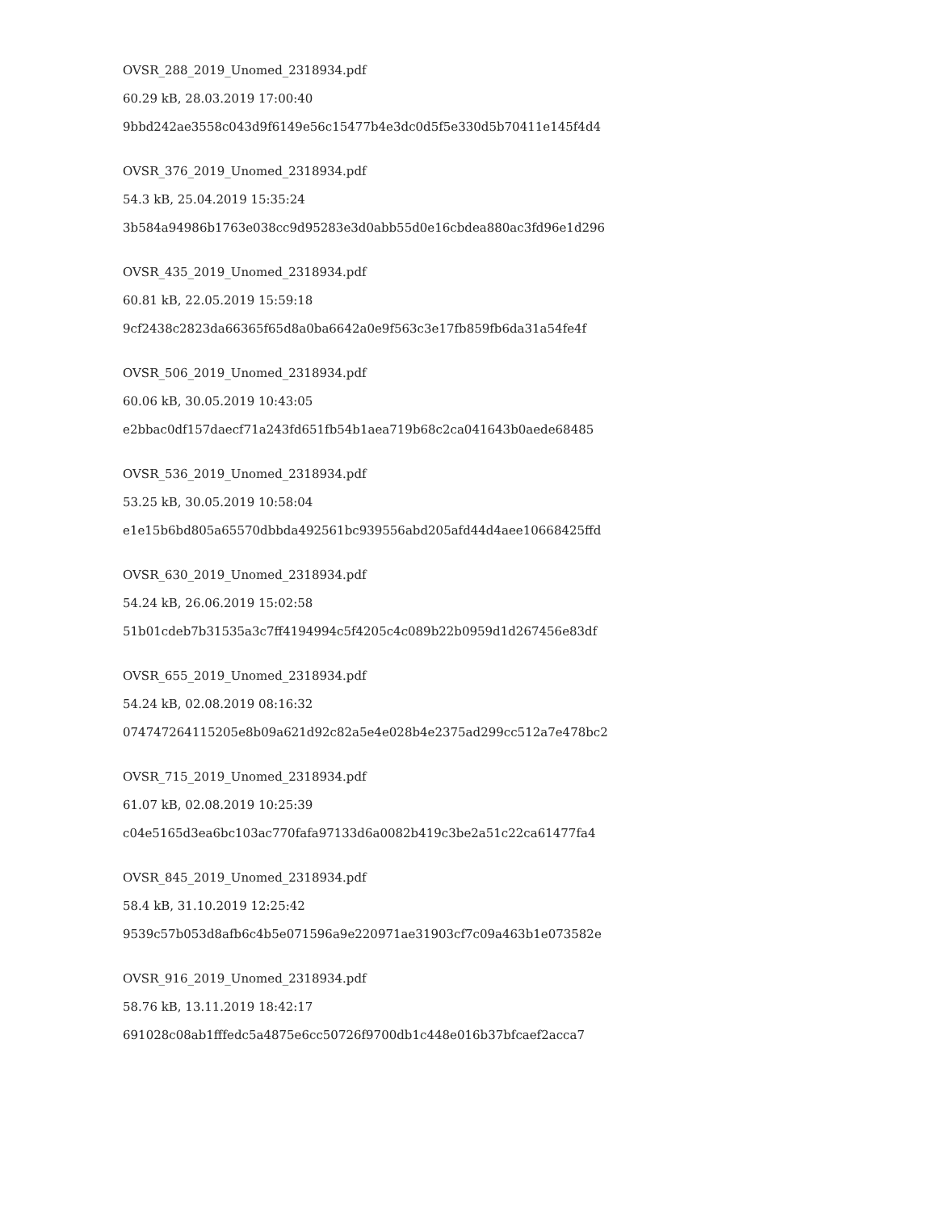OVSR_288_2019_Unomed_2318934.pdf
60.29 kB, 28.03.2019 17:00:40
9bbd242ae3558c043d9f6149e56c15477b4e3dc0d5f5e330d5b70411e145f4d4
OVSR_376_2019_Unomed_2318934.pdf
54.3 kB, 25.04.2019 15:35:24
3b584a94986b1763e038cc9d95283e3d0abb55d0e16cbdea880ac3fd96e1d296
OVSR_435_2019_Unomed_2318934.pdf
60.81 kB, 22.05.2019 15:59:18
9cf2438c2823da66365f65d8a0ba6642a0e9f563c3e17fb859fb6da31a54fe4f
OVSR_506_2019_Unomed_2318934.pdf
60.06 kB, 30.05.2019 10:43:05
e2bbac0df157daecf71a243fd651fb54b1aea719b68c2ca041643b0aede68485
OVSR_536_2019_Unomed_2318934.pdf
53.25 kB, 30.05.2019 10:58:04
e1e15b6bd805a65570dbbda492561bc939556abd205afd44d4aee10668425ffd
OVSR_630_2019_Unomed_2318934.pdf
54.24 kB, 26.06.2019 15:02:58
51b01cdeb7b31535a3c7ff4194994c5f4205c4c089b22b0959d1d267456e83df
OVSR_655_2019_Unomed_2318934.pdf
54.24 kB, 02.08.2019 08:16:32
074747264115205e8b09a621d92c82a5e4e028b4e2375ad299cc512a7e478bc2
OVSR_715_2019_Unomed_2318934.pdf
61.07 kB, 02.08.2019 10:25:39
c04e5165d3ea6bc103ac770fafa97133d6a0082b419c3be2a51c22ca61477fa4
OVSR_845_2019_Unomed_2318934.pdf
58.4 kB, 31.10.2019 12:25:42
9539c57b053d8afb6c4b5e071596a9e220971ae31903cf7c09a463b1e073582e
OVSR_916_2019_Unomed_2318934.pdf
58.76 kB, 13.11.2019 18:42:17
691028c08ab1fffedc5a4875e6cc50726f9700db1c448e016b37bfcaef2acca7